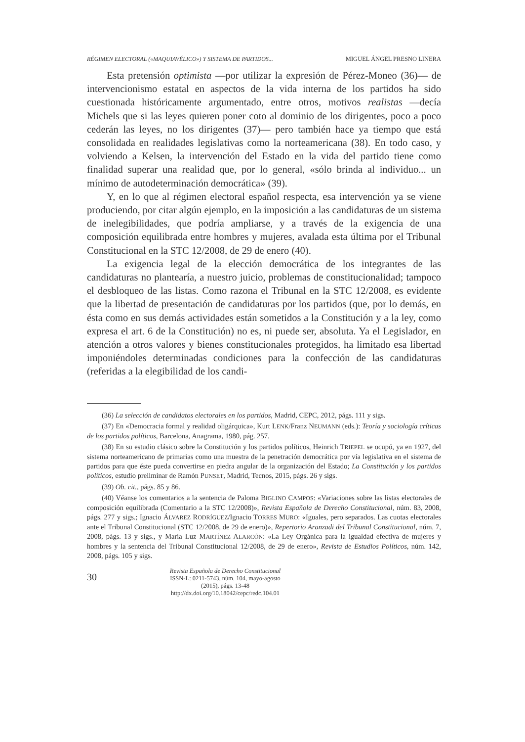RÉGIMEN ELECTORAL («MAQUIAVÉLICO») Y SISTEMA DE PARTIDOS... MIGUEL ÁNGEL PRESNO LINERA
Esta pretensión optimista —por utilizar la expresión de Pérez-Moneo (36)— de intervencionismo estatal en aspectos de la vida interna de los partidos ha sido cuestionada históricamente argumentado, entre otros, motivos realistas —decía Michels que si las leyes quieren poner coto al dominio de los dirigentes, poco a poco cederán las leyes, no los dirigentes (37)— pero también hace ya tiempo que está consolidada en realidades legislativas como la norteamericana (38). En todo caso, y volviendo a Kelsen, la intervención del Estado en la vida del partido tiene como finalidad superar una realidad que, por lo general, «sólo brinda al individuo... un mínimo de autodeterminación democrática» (39).
Y, en lo que al régimen electoral español respecta, esa intervención ya se viene produciendo, por citar algún ejemplo, en la imposición a las candidaturas de un sistema de inelegibilidades, que podría ampliarse, y a través de la exigencia de una composición equilibrada entre hombres y mujeres, avalada esta última por el Tribunal Constitucional en la STC 12/2008, de 29 de enero (40).
La exigencia legal de la elección democrática de los integrantes de las candidaturas no plantearía, a nuestro juicio, problemas de constitucionalidad; tampoco el desbloqueo de las listas. Como razona el Tribunal en la STC 12/2008, es evidente que la libertad de presentación de candidaturas por los partidos (que, por lo demás, en ésta como en sus demás actividades están sometidos a la Constitución y a la ley, como expresa el art. 6 de la Constitución) no es, ni puede ser, absoluta. Ya el Legislador, en atención a otros valores y bienes constitucionales protegidos, ha limitado esa libertad imponiéndoles determinadas condiciones para la confección de las candidaturas (referidas a la elegibilidad de los candi-
(36) La selección de candidatos electorales en los partidos, Madrid, CEPC, 2012, págs. 111 y sigs.
(37) En «Democracia formal y realidad oligárquica», Kurt LENK/Franz NEUMANN (eds.): Teoría y sociología críticas de los partidos políticos, Barcelona, Anagrama, 1980, pág. 257.
(38) En su estudio clásico sobre la Constitución y los partidos políticos, Heinrich TRIEPEL se ocupó, ya en 1927, del sistema norteamericano de primarias como una muestra de la penetración democrática por vía legislativa en el sistema de partidos para que éste pueda convertirse en piedra angular de la organización del Estado; La Constitución y los partidos políticos, estudio preliminar de Ramón PUNSET, Madrid, Tecnos, 2015, págs. 26 y sigs.
(39) Ob. cit., págs. 85 y 86.
(40) Véanse los comentarios a la sentencia de Paloma BIGLINO CAMPOS: «Variaciones sobre las listas electorales de composición equilibrada (Comentario a la STC 12/2008)», Revista Española de Derecho Constitucional, núm. 83, 2008, págs. 277 y sigs.; Ignacio ÁLVAREZ RODRÍGUEZ/Ignacio TORRES MURO: «Iguales, pero separados. Las cuotas electorales ante el Tribunal Constitucional (STC 12/2008, de 29 de enero)», Repertorio Aranzadi del Tribunal Constitucional, núm. 7, 2008, págs. 13 y sigs., y María Luz MARTÍNEZ ALARCÓN: «La Ley Orgánica para la igualdad efectiva de mujeres y hombres y la sentencia del Tribunal Constitucional 12/2008, de 29 de enero», Revista de Estudios Políticos, núm. 142, 2008, págs. 105 y sigs.
30
Revista Española de Derecho Constitucional
ISSN-L: 0211-5743, núm. 104, mayo-agosto (2015), págs. 13-48
http://dx.doi.org/10.18042/cepc/redc.104.01